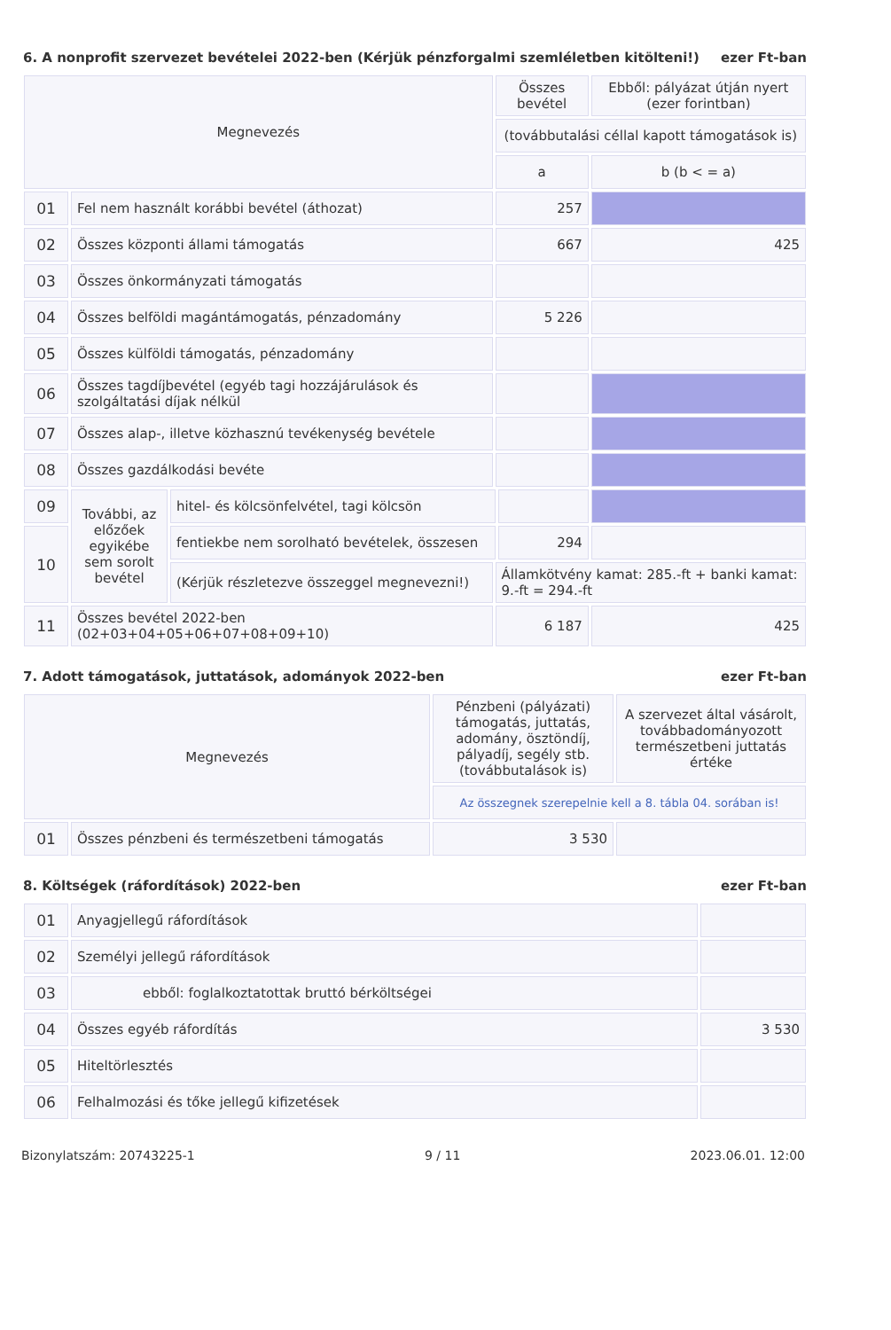6. A nonprofit szervezet bevételei 2022-ben (Kérjük pénzforgalmi szemléletben kitölteni!) ezer Ft-ban
| Megnevezés | | | Összes bevétel | | Ebből: pályázat útján nyert (ezer forintban) |
| --- | --- | --- | --- | --- | --- |
| | | | (továbbutalási céllal kapott támogatások is) | | |
| | | | a | | b (b < = a) |
| 01 | Fel nem használt korábbi bevétel (áthozat) | | 257 | | |
| 02 | Összes központi állami támogatás | | 667 | | 425 |
| 03 | Összes önkormányzati támogatás | | | | |
| 04 | Összes belföldi magántámogatás, pénzadomány | | 5 226 | | |
| 05 | Összes külföldi támogatás, pénzadomány | | | | |
| 06 | Összes tagdíjbevétel (egyéb tagi hozzájárulások és szolgáltatási díjak nélkül | | | | |
| 07 | Összes alap-, illetve közhasznú tevékenység bevétele | | | | |
| 08 | Összes gazdálkodási bevéte | | | | |
| 09 | További, az előzőek egyikébe sem sorolt bevétel | hitel- és kölcsönfelvétel, tagi kölcsön | | | |
| 10 | | fentiekbe nem sorolható bevételek, összesen | | 294 | |
| | | (Kérjük részletezve összeggel megnevezni!) | Államkötvény kamat: 285.-ft + banki kamat: 9.-ft = 294.-ft | | |
| 11 | Összes bevétel 2022-ben (02+03+04+05+06+07+08+09+10) | | 6 187 | | 425 |
7. Adott támogatások, juttatások, adományok 2022-ben ezer Ft-ban
| Megnevezés | | Pénzbeni (pályázati) támogatás, juttatás, adomány, ösztöndíj, pályadíj, segély stb. (továbbutalások is) | A szervezet által vásárolt, továbbadományozott természetbeni juttatás értéke |
| --- | --- | --- | --- |
| | | Az összegnek szerepelnie kell a 8. tábla 04. sorában is! | |
| 01 | Összes pénzbeni és természetbeni támogatás | 3 530 | |
8. Költségek (ráfordítások) 2022-ben ezer Ft-ban
| 01 | Anyagjellegű ráfordítások | |
| 02 | Személyi jellegű ráfordítások | |
| 03 | ebből: foglalkoztatottak bruttó bérköltségei | |
| 04 | Összes egyéb ráfordítás | 3 530 |
| 05 | Hiteltörlesztés | |
| 06 | Felhalmozási és tőke jellegű kifizetések | |
Bizonylatszám: 20743225-1 9 / 11 2023.06.01. 12:00